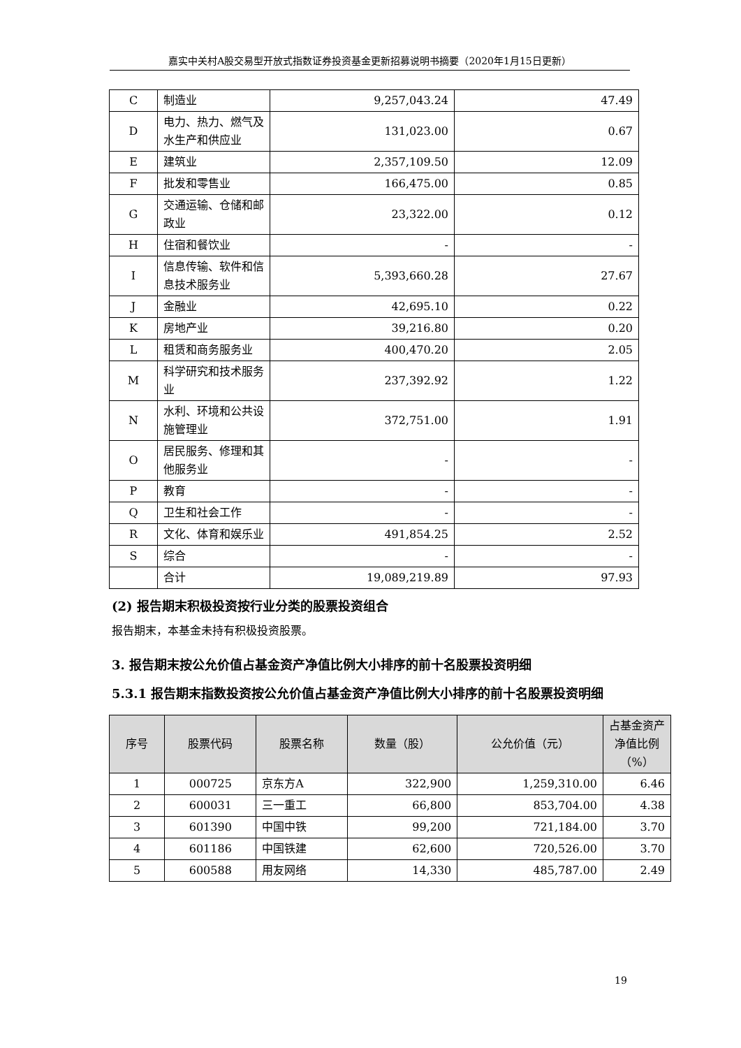嘉实中关村A股交易型开放式指数证券投资基金更新招募说明书摘要（2020年1月15日更新）
| C | 制造业 | 9,257,043.24 | 47.49 |
| D | 电力、热力、燃气及水生产和供应业 | 131,023.00 | 0.67 |
| E | 建筑业 | 2,357,109.50 | 12.09 |
| F | 批发和零售业 | 166,475.00 | 0.85 |
| G | 交通运输、仓储和邮政业 | 23,322.00 | 0.12 |
| H | 住宿和餐饮业 | - | - |
| I | 信息传输、软件和信息技术服务业 | 5,393,660.28 | 27.67 |
| J | 金融业 | 42,695.10 | 0.22 |
| K | 房地产业 | 39,216.80 | 0.20 |
| L | 租赁和商务服务业 | 400,470.20 | 2.05 |
| M | 科学研究和技术服务业 | 237,392.92 | 1.22 |
| N | 水利、环境和公共设施管理业 | 372,751.00 | 1.91 |
| O | 居民服务、修理和其他服务业 | - | - |
| P | 教育 | - | - |
| Q | 卫生和社会工作 | - | - |
| R | 文化、体育和娱乐业 | 491,854.25 | 2.52 |
| S | 综合 | - | - |
| | 合计 | 19,089,219.89 | 97.93 |
(2) 报告期末积极投资按行业分类的股票投资组合
报告期末，本基金未持有积极投资股票。
3. 报告期末按公允价值占基金资产净值比例大小排序的前十名股票投资明细
5.3.1 报告期末指数投资按公允价值占基金资产净值比例大小排序的前十名股票投资明细
| 序号 | 股票代码 | 股票名称 | 数量（股） | 公允价值（元） | 占基金资产净值比例（%） |
| --- | --- | --- | --- | --- | --- |
| 1 | 000725 | 京东方A | 322,900 | 1,259,310.00 | 6.46 |
| 2 | 600031 | 三一重工 | 66,800 | 853,704.00 | 4.38 |
| 3 | 601390 | 中国中铁 | 99,200 | 721,184.00 | 3.70 |
| 4 | 601186 | 中国铁建 | 62,600 | 720,526.00 | 3.70 |
| 5 | 600588 | 用友网络 | 14,330 | 485,787.00 | 2.49 |
19